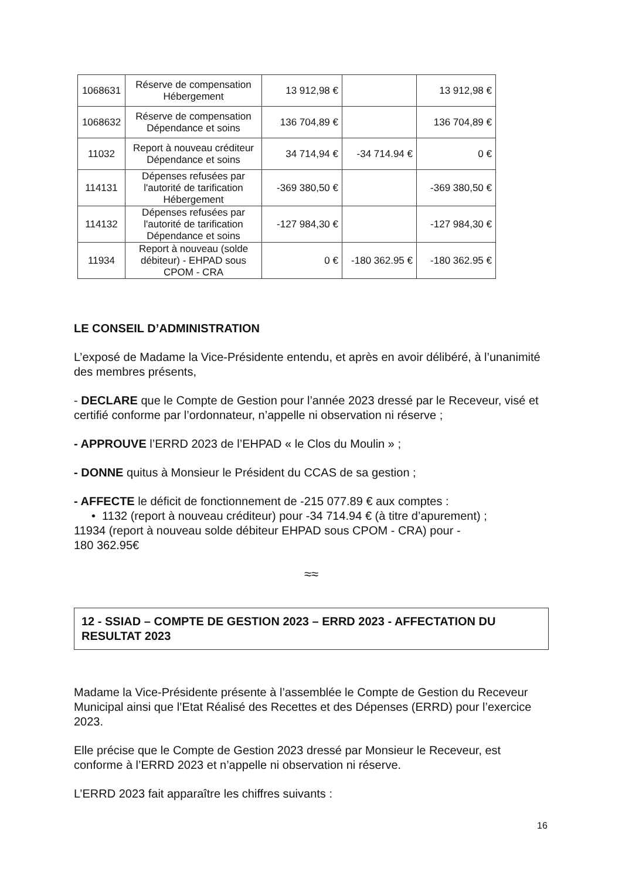| 1068631 | Réserve de compensation Hébergement | 13 912,98 € | | 13 912,98 € |
| 1068632 | Réserve de compensation Dépendance et soins | 136 704,89 € | | 136 704,89 € |
| 11032 | Report à nouveau créditeur Dépendance et soins | 34 714,94 € | -34 714.94 € | 0 € |
| 114131 | Dépenses refusées par l'autorité de tarification Hébergement | -369 380,50 € | | -369 380,50 € |
| 114132 | Dépenses refusées par l'autorité de tarification Dépendance et soins | -127 984,30 € | | -127 984,30 € |
| 11934 | Report à nouveau (solde débiteur) - EHPAD sous CPOM - CRA | 0 € | -180 362.95 € | -180 362.95 € |
LE CONSEIL D’ADMINISTRATION
L’exposé de Madame la Vice-Présidente entendu, et après en avoir délibéré, à l’unanimité des membres présents,
- DECLARE que le Compte de Gestion pour l’année 2023 dressé par le Receveur, visé et certifié conforme par l’ordonnateur, n’appelle ni observation ni réserve ;
- APPROUVE l’ERRD 2023 de l’EHPAD « le Clos du Moulin » ;
- DONNE quitus à Monsieur le Président du CCAS de sa gestion ;
- AFFECTE le déficit de fonctionnement de -215 077.89 € aux comptes :
• 1132 (report à nouveau créditeur) pour -34 714.94 € (à titre d’apurement) ;
11934 (report à nouveau solde débiteur EHPAD sous CPOM - CRA) pour -
180 362.95€
≈≈
12 - SSIAD – COMPTE DE GESTION 2023 – ERRD 2023 - AFFECTATION DU RESULTAT 2023
Madame la Vice-Présidente présente à l’assemblée le Compte de Gestion du Receveur Municipal ainsi que l’Etat Réalisé des Recettes et des Dépenses (ERRD) pour l’exercice 2023.
Elle précise que le Compte de Gestion 2023 dressé par Monsieur le Receveur, est conforme à l’ERRD 2023 et n’appelle ni observation ni réserve.
L’ERRD 2023 fait apparaître les chiffres suivants :
16